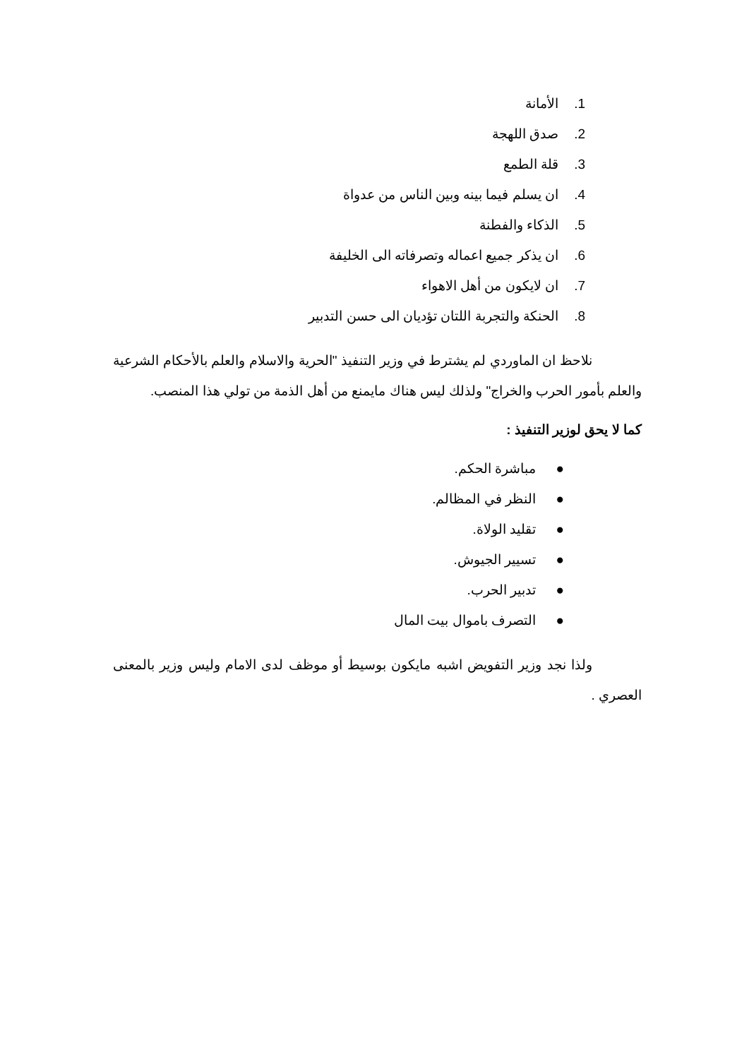1. الأمانة
2. صدق اللهجة
3. قلة الطمع
4. ان يسلم فيما بينه وبين الناس من عدواة
5. الذكاء والفطنة
6. ان يذكر جميع اعماله وتصرفاته الى الخليفة
7. ان لايكون من أهل الاهواء
8. الحنكة والتجربة اللتان تؤديان الى حسن التدبير
نلاحظ ان الماوردي لم يشترط في وزير التنفيذ "الحرية والاسلام والعلم بالأحكام الشرعية والعلم بأمور الحرب والخراج" ولذلك ليس هناك مايمنع من أهل الذمة من تولي هذا المنصب.
كما لا يحق لوزير التنفيذ :
● مباشرة الحكم.
● النظر في المظالم.
● تقليد الولاة.
● تسيير الجيوش.
● تدبير الحرب.
● التصرف باموال بيت المال
ولذا نجد وزير التفويض اشبه مايكون بوسيط أو موظف لدى الامام وليس وزير بالمعنى العصري .